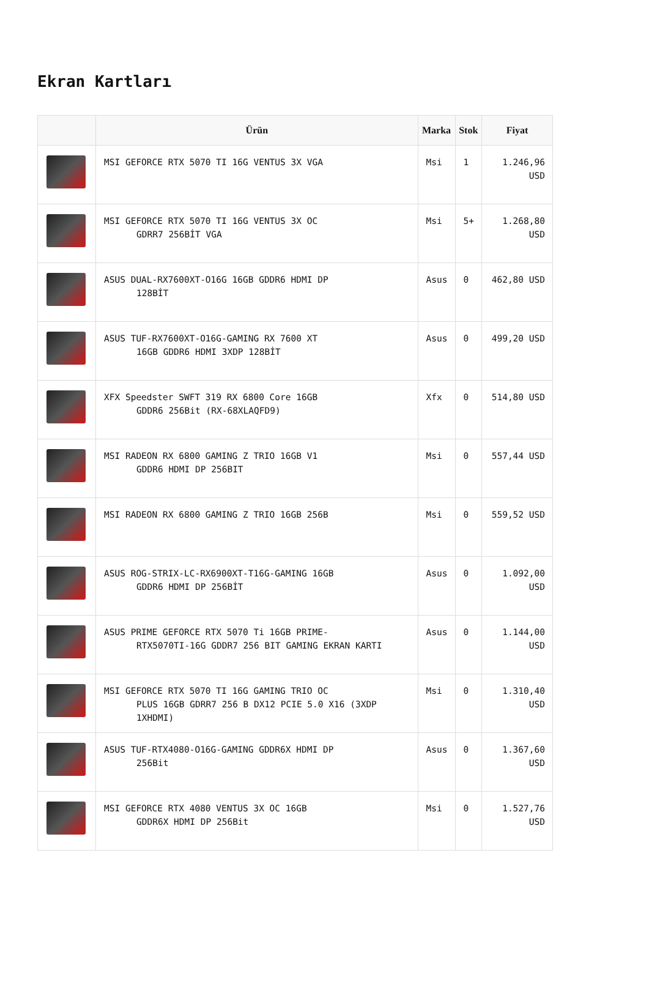Ekran Kartları
| | Ürün | Marka | Stok | Fiyat |
| --- | --- | --- | --- | --- |
| | MSI GEFORCE RTX 5070 TI 16G VENTUS 3X VGA | Msi | 1 | 1.246,96 USD |
| | MSI GEFORCE RTX 5070 TI 16G VENTUS 3X OC GDRR7 256BİT VGA | Msi | 5+ | 1.268,80 USD |
| | ASUS DUAL-RX7600XT-O16G 16GB GDDR6 HDMI DP 128BİT | Asus | 0 | 462,80 USD |
| | ASUS TUF-RX7600XT-O16G-GAMING RX 7600 XT 16GB GDDR6 HDMI 3XDP 128BİT | Asus | 0 | 499,20 USD |
| | XFX Speedster SWFT 319 RX 6800 Core 16GB GDDR6 256Bit (RX-68XLAQFD9) | Xfx | 0 | 514,80 USD |
| | MSI RADEON RX 6800 GAMING Z TRIO 16GB V1 GDDR6 HDMI DP 256BIT | Msi | 0 | 557,44 USD |
| | MSI RADEON RX 6800 GAMING Z TRIO 16GB 256B | Msi | 0 | 559,52 USD |
| | ASUS ROG-STRIX-LC-RX6900XT-T16G-GAMING 16GB GDDR6 HDMI DP 256BİT | Asus | 0 | 1.092,00 USD |
| | ASUS PRIME GEFORCE RTX 5070 Ti 16GB PRIME- RTX5070TI-16G GDDR7 256 BIT GAMING EKRAN KARTI | Asus | 0 | 1.144,00 USD |
| | MSI GEFORCE RTX 5070 TI 16G GAMING TRIO OC PLUS 16GB GDRR7 256 B DX12 PCIE 5.0 X16 (3XDP 1XHDMI) | Msi | 0 | 1.310,40 USD |
| | ASUS TUF-RTX4080-O16G-GAMING GDDR6X HDMI DP 256Bit | Asus | 0 | 1.367,60 USD |
| | MSI GEFORCE RTX 4080 VENTUS 3X OC 16GB GDDR6X HDMI DP 256Bit | Msi | 0 | 1.527,76 USD |